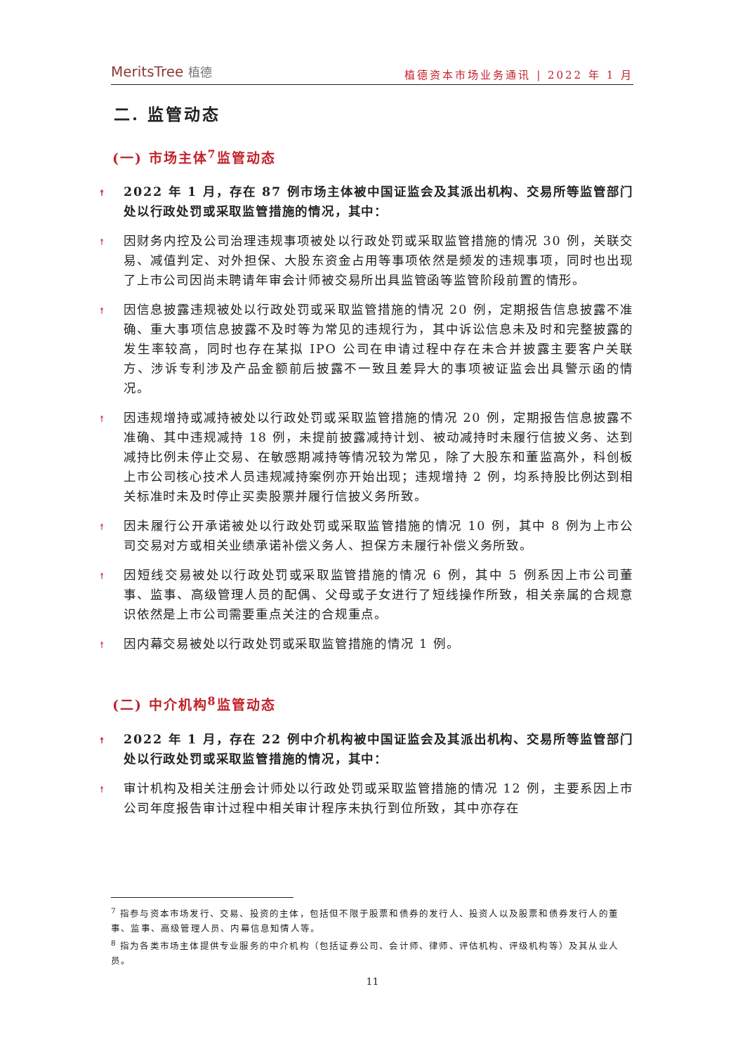MeritsTree 植德
植德资本市场业务通讯 | 2022 年 1 月
二. 监管动态
(一) 市场主体<sup>7</sup>监管动态
↟
2022 年 1 月，存在 87 例市场主体被中国证监会及其派出机构、交易所等监管部门处以行政处罚或采取监管措施的情况，其中：
↟
因财务内控及公司治理违规事项被处以行政处罚或采取监管措施的情况 30 例，关联交易、减值判定、对外担保、大股东资金占用等事项依然是频发的违规事项，同时也出现了上市公司因尚未聘请年审会计师被交易所出具监管函等监管阶段前置的情形。
↟
因信息披露违规被处以行政处罚或采取监管措施的情况 20 例，定期报告信息披露不准确、重大事项信息披露不及时等为常见的违规行为，其中诉讼信息未及时和完整披露的发生率较高，同时也存在某拟 IPO 公司在申请过程中存在未合并披露主要客户关联方、涉诉专利涉及产品金额前后披露不一致且差异大的事项被证监会出具警示函的情况。
↟
因违规增持或减持被处以行政处罚或采取监管措施的情况 20 例，定期报告信息披露不准确、其中违规减持 18 例，未提前披露减持计划、被动减持时未履行信披义务、达到减持比例未停止交易、在敏感期减持等情况较为常见，除了大股东和董监高外，科创板上市公司核心技术人员违规减持案例亦开始出现；违规增持 2 例，均系持股比例达到相关标准时未及时停止买卖股票并履行信披义务所致。
↟
因未履行公开承诺被处以行政处罚或采取监管措施的情况 10 例，其中 8 例为上市公司交易对方或相关业绩承诺补偿义务人、担保方未履行补偿义务所致。
↟
因短线交易被处以行政处罚或采取监管措施的情况 6 例，其中 5 例系因上市公司董事、监事、高级管理人员的配偶、父母或子女进行了短线操作所致，相关亲属的合规意识依然是上市公司需要重点关注的合规重点。
↟
因内幕交易被处以行政处罚或采取监管措施的情况 1 例。
(二) 中介机构<sup>8</sup>监管动态
↟
2022 年 1 月，存在 22 例中介机构被中国证监会及其派出机构、交易所等监管部门处以行政处罚或采取监管措施的情况，其中：
↟
审计机构及相关注册会计师处以行政处罚或采取监管措施的情况 12 例，主要系因上市公司年度报告审计过程中相关审计程序未执行到位所致，其中亦存在
<sup>7</sup> 指参与资本市场发行、交易、投资的主体，包括但不限于股票和债券的发行人、投资人以及股票和债券发行人的董事、监事、高级管理人员、内幕信息知情人等。
<sup>8</sup> 指为各类市场主体提供专业服务的中介机构（包括证券公司、会计师、律师、评估机构、评级机构等）及其从业人员。
11